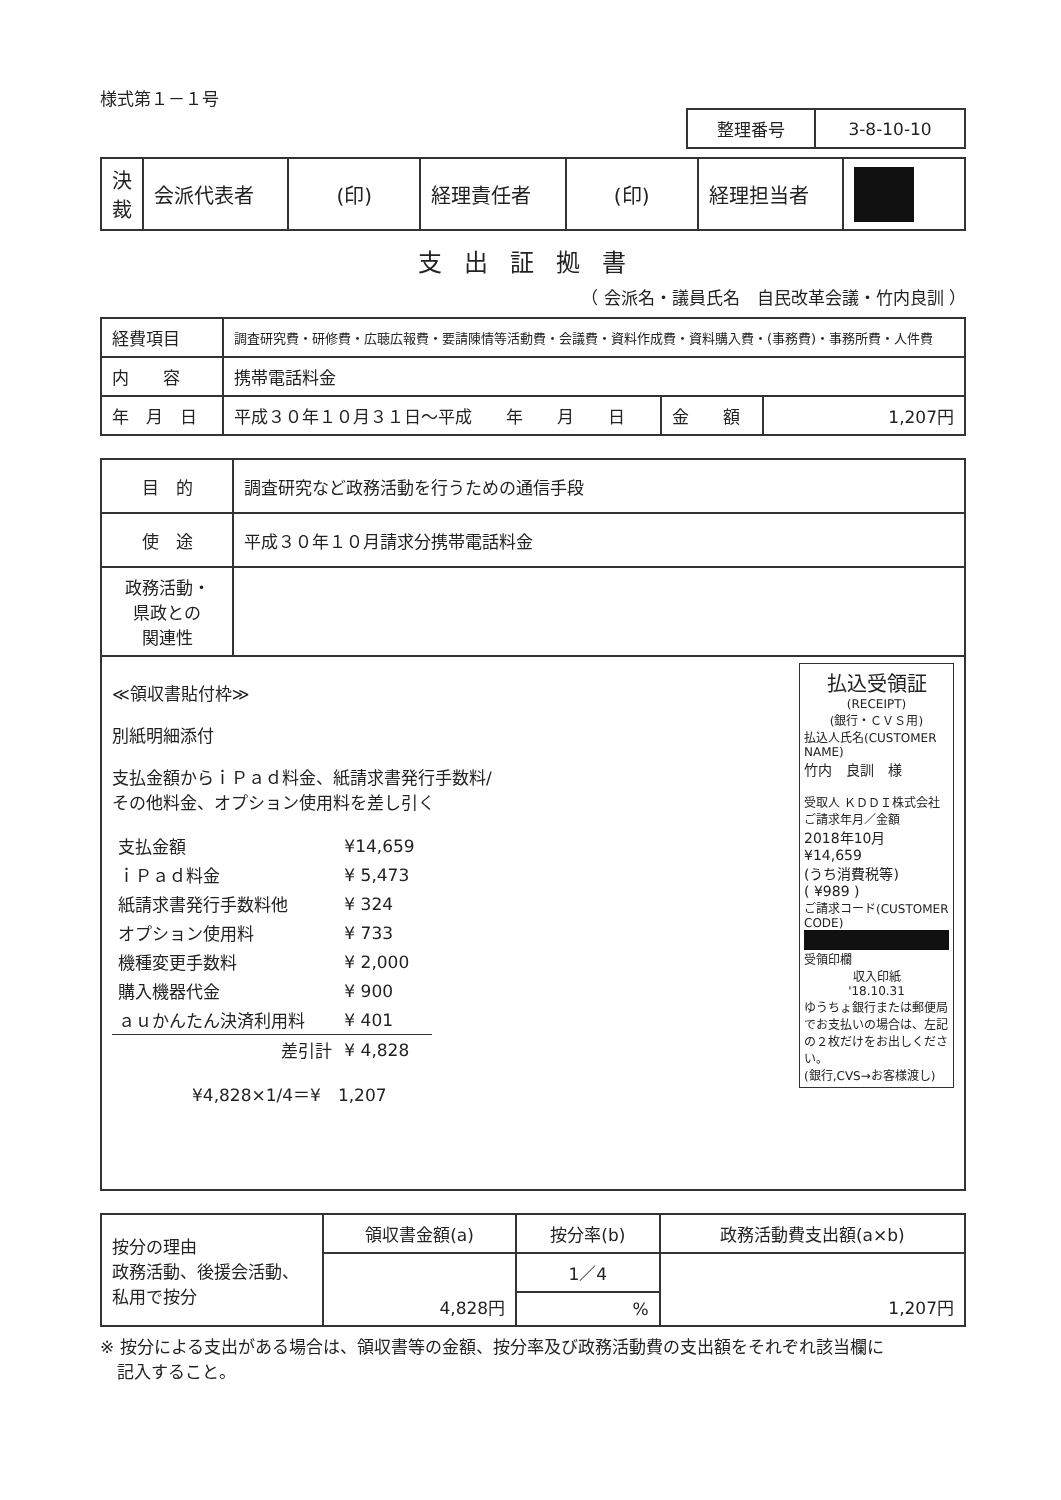様式第１－１号
| 整理番号 | 3-8-10-10 |
| 決 裁 | 会派代表者 | (印) | 経理責任者 | (印) | 経理担当者 | |
支出証拠書
（ 会派名・議員氏名　自民改革会議・竹内良訓 ）
| 経費項目 | 調査研究費・研修費・広聴広報費・要請陳情等活動費・会議費・資料作成費・資料購入費・(事務費)・事務所費・人件費 | | |
| 内 容 | 携帯電話料金 | | |
| 年 月 日 | 平成３０年１０月３１日～平成 年 月 日 | 金 額 | 1,207円 |
| 目 的 | 調査研究など政務活動を行うための通信手段 |
| 使 途 | 平成３０年１０月請求分携帯電話料金 |
| 政務活動・ 県政との 関連性 | |
| 払込受領証 (RECEIPT) (銀行・ＣＶＳ用) 払込人氏名(CUSTOMER NAME) 竹内 良訓 様 受取人 ＫＤＤＩ株式会社 ご請求年月／金額 2018年10月 ¥14,659 (うち消費税等) ( ¥989 ) ご請求コード(CUSTOMER CODE) 受領印欄 収入印紙 '18.10.31 ゆうちょ銀行または郵便局でお支払いの場合は、左記の２枚だけをお出しください。 (銀行,CVS→お客様渡し) ≪領収書貼付枠≫ 別紙明細添付 支払金額からｉＰａｄ料金、紙請求書発行手数料/ その他料金、オプション使用料を差し引く / 支払金額 / ¥14,659 / / ｉＰａｄ料金 / ¥ 5,473 / / 紙請求書発行手数料他 / ¥ 324 / / オプション使用料 / ¥ 733 / / 機種変更手数料 / ¥ 2,000 / / 購入機器代金 / ¥ 900 / / ａｕかんたん決済利用料 / ¥ 401 / / 差引計 / ¥ 4,828 / ¥4,828×1/4＝¥ 1,207 | |
| 按分の理由 政務活動、後援会活動、 私用で按分 | 領収書金額(a) | 按分率(b) | 政務活動費支出額(a×b) |
| | 4,828円 | 1／4 | 1,207円 |
| | | % | |
※ 按分による支出がある場合は、領収書等の金額、按分率及び政務活動費の支出額をそれぞれ該当欄に
　記入すること。